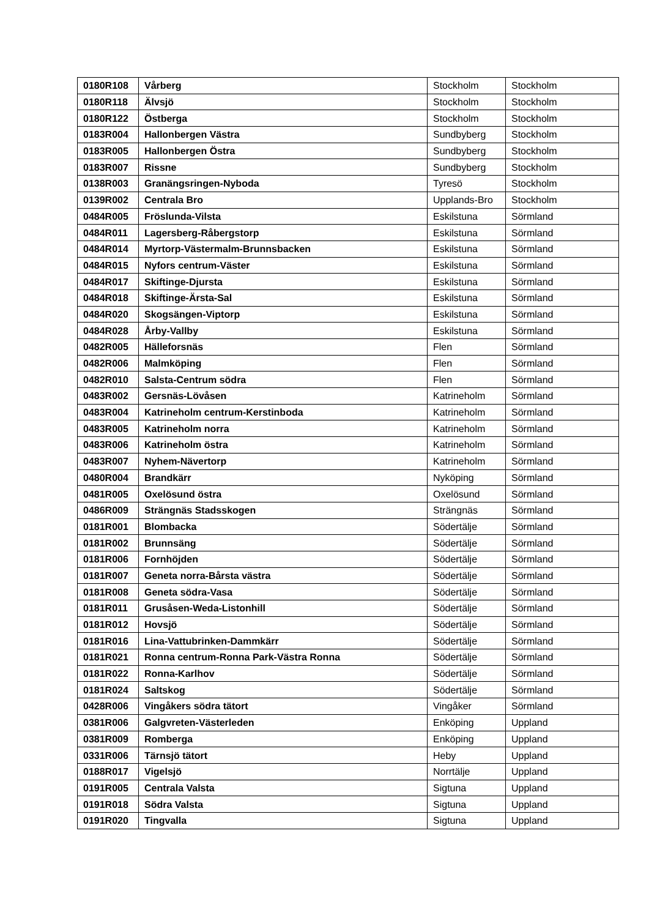| 0180R108 | Vårberg | Stockholm | Stockholm |
| 0180R118 | Älvsjö | Stockholm | Stockholm |
| 0180R122 | Östberga | Stockholm | Stockholm |
| 0183R004 | Hallonbergen Västra | Sundbyberg | Stockholm |
| 0183R005 | Hallonbergen Östra | Sundbyberg | Stockholm |
| 0183R007 | Rissne | Sundbyberg | Stockholm |
| 0138R003 | Granängsringen-Nyboda | Tyresö | Stockholm |
| 0139R002 | Centrala Bro | Upplands-Bro | Stockholm |
| 0484R005 | Fröslunda-Vilsta | Eskilstuna | Sörmland |
| 0484R011 | Lagersberg-Råbergstorp | Eskilstuna | Sörmland |
| 0484R014 | Myrtorp-Västermalm-Brunnsbacken | Eskilstuna | Sörmland |
| 0484R015 | Nyfors centrum-Väster | Eskilstuna | Sörmland |
| 0484R017 | Skiftinge-Djursta | Eskilstuna | Sörmland |
| 0484R018 | Skiftinge-Ärsta-Sal | Eskilstuna | Sörmland |
| 0484R020 | Skogsängen-Viptorp | Eskilstuna | Sörmland |
| 0484R028 | Årby-Vallby | Eskilstuna | Sörmland |
| 0482R005 | Hälleforsnäs | Flen | Sörmland |
| 0482R006 | Malmköping | Flen | Sörmland |
| 0482R010 | Salsta-Centrum södra | Flen | Sörmland |
| 0483R002 | Gersnäs-Lövåsen | Katrineholm | Sörmland |
| 0483R004 | Katrineholm centrum-Kerstinboda | Katrineholm | Sörmland |
| 0483R005 | Katrineholm norra | Katrineholm | Sörmland |
| 0483R006 | Katrineholm östra | Katrineholm | Sörmland |
| 0483R007 | Nyhem-Nävertorp | Katrineholm | Sörmland |
| 0480R004 | Brandkärr | Nyköping | Sörmland |
| 0481R005 | Oxelösund östra | Oxelösund | Sörmland |
| 0486R009 | Strängnäs Stadsskogen | Strängnäs | Sörmland |
| 0181R001 | Blombacka | Södertälje | Sörmland |
| 0181R002 | Brunnsäng | Södertälje | Sörmland |
| 0181R006 | Fornhöjden | Södertälje | Sörmland |
| 0181R007 | Geneta norra-Bårsta västra | Södertälje | Sörmland |
| 0181R008 | Geneta södra-Vasa | Södertälje | Sörmland |
| 0181R011 | Grusåsen-Weda-Listonhill | Södertälje | Sörmland |
| 0181R012 | Hovsjö | Södertälje | Sörmland |
| 0181R016 | Lina-Vattubrinken-Dammkärr | Södertälje | Sörmland |
| 0181R021 | Ronna centrum-Ronna Park-Västra Ronna | Södertälje | Sörmland |
| 0181R022 | Ronna-Karlhov | Södertälje | Sörmland |
| 0181R024 | Saltskog | Södertälje | Sörmland |
| 0428R006 | Vingåkers södra tätort | Vingåker | Sörmland |
| 0381R006 | Galgvreten-Västerleden | Enköping | Uppland |
| 0381R009 | Romberga | Enköping | Uppland |
| 0331R006 | Tärnsjö tätort | Heby | Uppland |
| 0188R017 | Vigelsjö | Norrtälje | Uppland |
| 0191R005 | Centrala Valsta | Sigtuna | Uppland |
| 0191R018 | Södra Valsta | Sigtuna | Uppland |
| 0191R020 | Tingvalla | Sigtuna | Uppland |